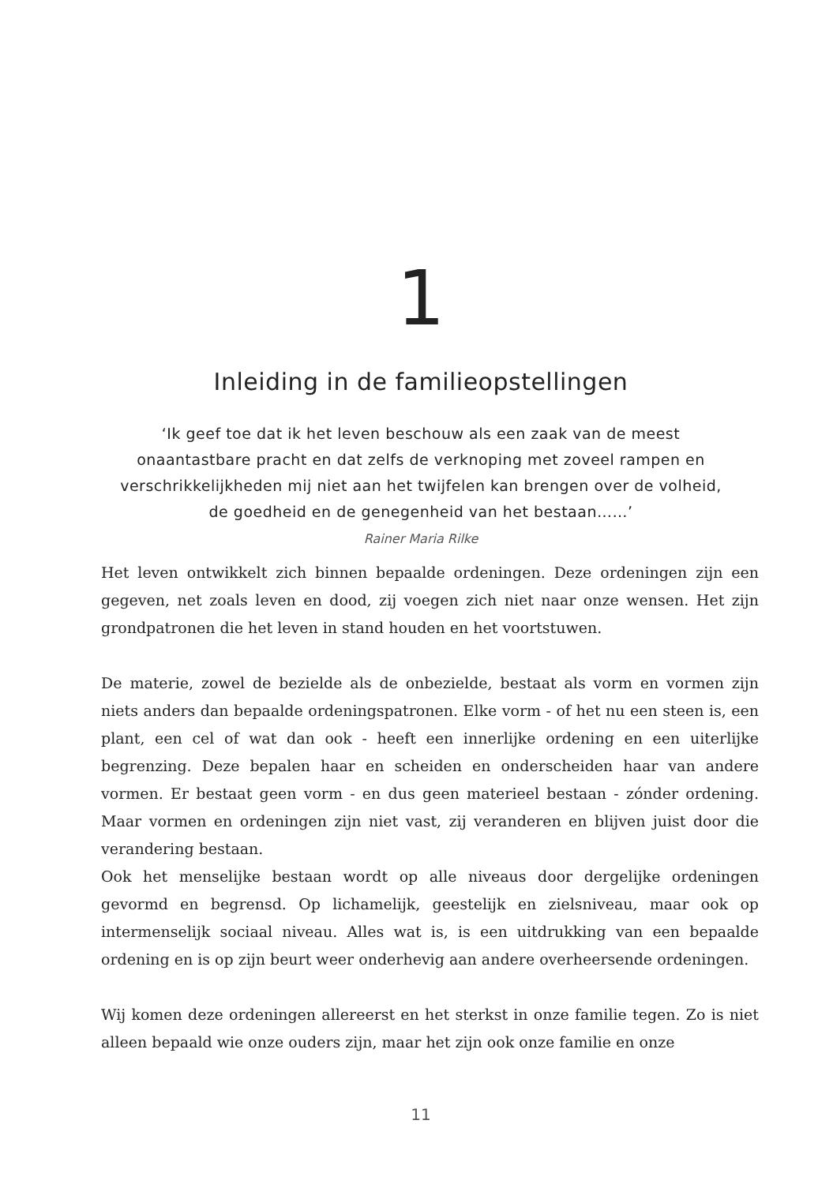1
Inleiding in de familieopstellingen
‘Ik geef toe dat ik het leven beschouw als een zaak van de meest
onaantastbare pracht en dat zelfs de verknoping met zoveel rampen en
verschrikkelijkheden mij niet aan het twijfelen kan brengen over de volheid,
de goedheid en de genegenheid van het bestaan……’
Rainer Maria Rilke
Het leven ontwikkelt zich binnen bepaalde ordeningen. Deze ordeningen zijn een gegeven, net zoals leven en dood, zij voegen zich niet naar onze wensen. Het zijn grondpatronen die het leven in stand houden en het voortstuwen.
De materie, zowel de bezielde als de onbezielde, bestaat als vorm en vormen zijn niets anders dan bepaalde ordeningspatronen. Elke vorm - of het nu een steen is, een plant, een cel of wat dan ook - heeft een innerlijke ordening en een uiterlijke begrenzing. Deze bepalen haar en scheiden en onderscheiden haar van andere vormen. Er bestaat geen vorm - en dus geen materieel bestaan - zónder ordening. Maar vormen en ordeningen zijn niet vast, zij veranderen en blijven juist door die verandering bestaan.
Ook het menselijke bestaan wordt op alle niveaus door dergelijke ordeningen gevormd en begrensd. Op lichamelijk, geestelijk en zielsniveau, maar ook op intermenselijk sociaal niveau. Alles wat is, is een uitdrukking van een bepaalde ordening en is op zijn beurt weer onderhevig aan andere overheersende ordeningen.
Wij komen deze ordeningen allereerst en het sterkst in onze familie tegen. Zo is niet alleen bepaald wie onze ouders zijn, maar het zijn ook onze familie en onze
11